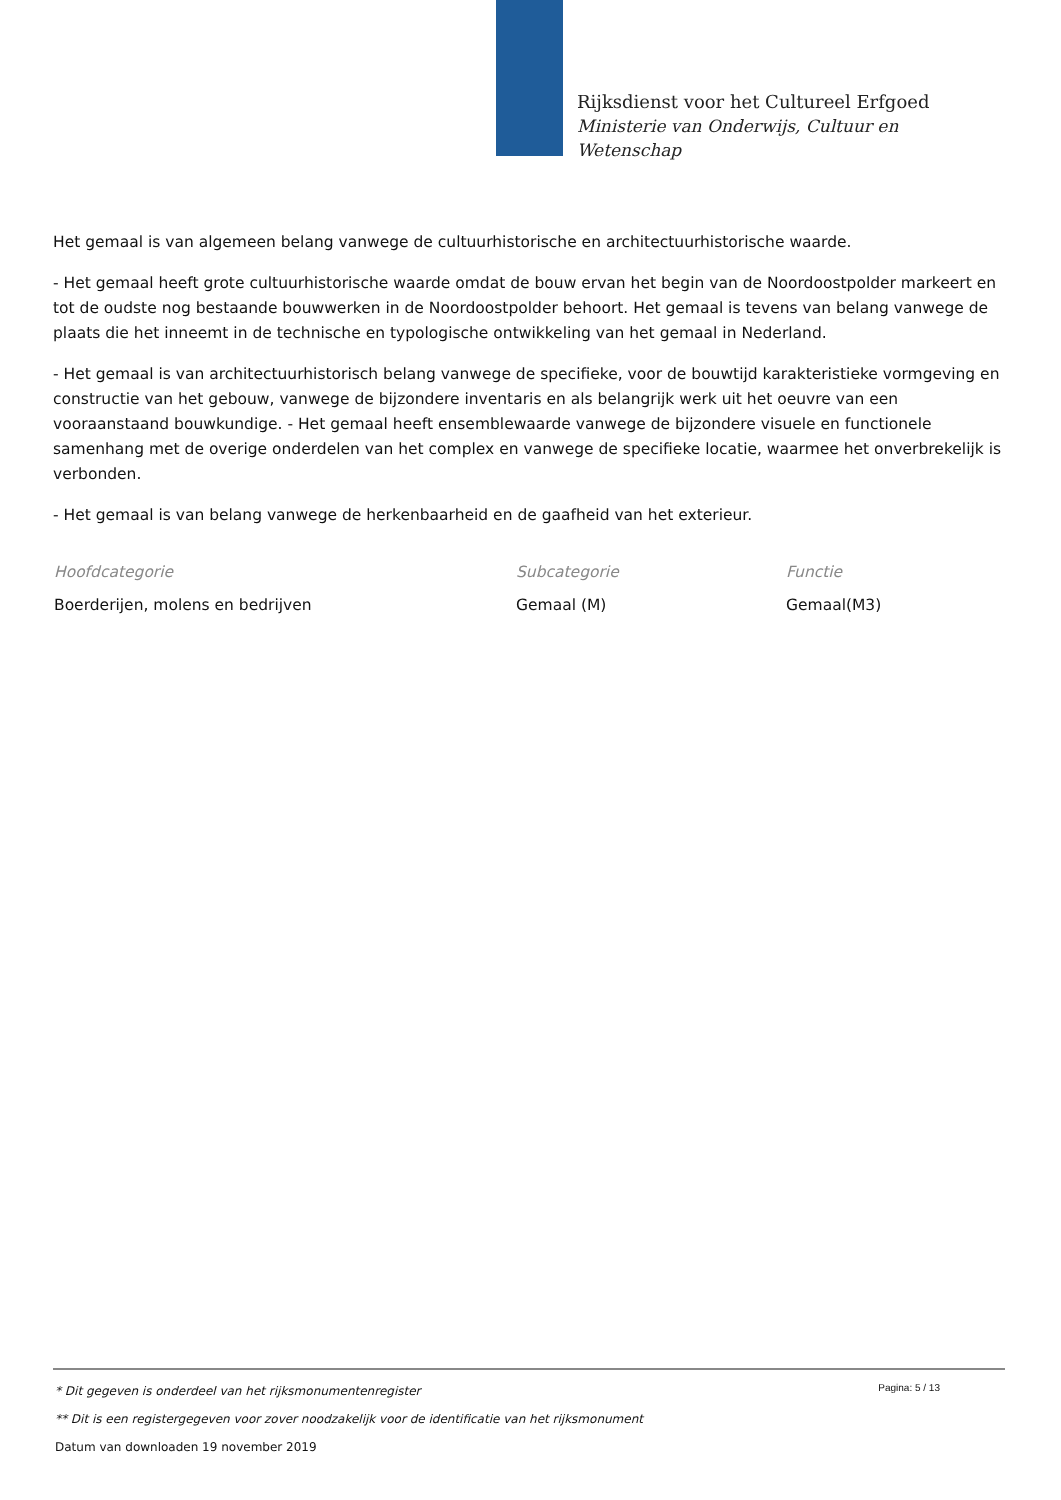Rijksdienst voor het Cultureel Erfgoed
Ministerie van Onderwijs, Cultuur en
Wetenschap
Het gemaal is van algemeen belang vanwege de cultuurhistorische en architectuurhistorische waarde.
- Het gemaal heeft grote cultuurhistorische waarde omdat de bouw ervan het begin van de Noordoostpolder markeert en tot de oudste nog bestaande bouwwerken in de Noordoostpolder behoort. Het gemaal is tevens van belang vanwege de plaats die het inneemt in de technische en typologische ontwikkeling van het gemaal in Nederland.
- Het gemaal is van architectuurhistorisch belang vanwege de specifieke, voor de bouwtijd karakteristieke vormgeving en constructie van het gebouw, vanwege de bijzondere inventaris en als belangrijk werk uit het oeuvre van een vooraanstaand bouwkundige. - Het gemaal heeft ensemblewaarde vanwege de bijzondere visuele en functionele samenhang met de overige onderdelen van het complex en vanwege de specifieke locatie, waarmee het onverbrekelijk is verbonden.
- Het gemaal is van belang vanwege de herkenbaarheid en de gaafheid van het exterieur.
| Hoofdcategorie | Subcategorie | Functie |
| --- | --- | --- |
| Boerderijen, molens en bedrijven | Gemaal (M) | Gemaal(M3) |
Pagina: 5 / 13
* Dit gegeven is onderdeel van het rijksmonumentenregister
** Dit is een registergegeven voor zover noodzakelijk voor de identificatie van het rijksmonument
Datum van downloaden 19 november 2019